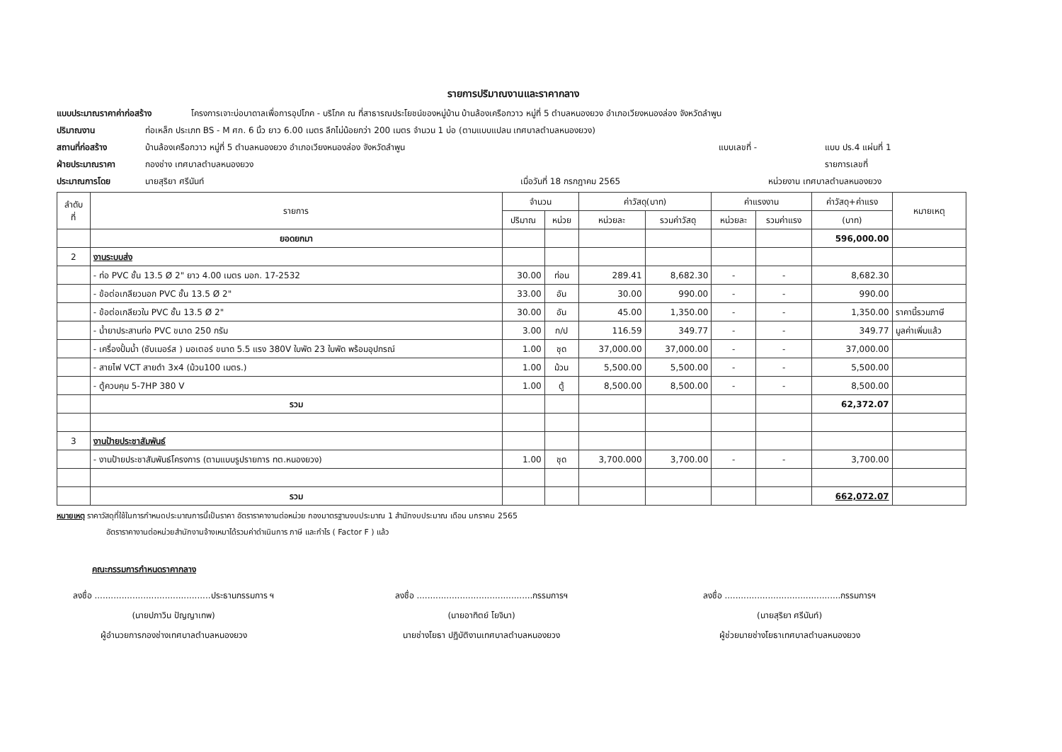รายการปริมาณงานและราคากลาง
แบบประมาณราคาค่าก่อสร้าง โครงการเจาะบ่อบาดาลเพื่อการอุปโภค - บริโภค ณ ที่สาธารณประโยชน์ของหมู่บ้าน บ้านล้องเครือกวาว หมู่ที่ 5 ตำบลหนองยวง อำเภอเวียงหนองล่อง จังหวัดลำพูน
ปริมาณงาน ท่อเหล็ก ประเภท BS - M ศก. 6 นิ้ว ยาว 6.00 เมตร ลึกไม่น้อยกว่า 200 เมตร จำนวน 1 บ่อ (ตามแบบแปลน เทศบาลตำบลหนองยวง)
สถานที่ก่อสร้าง บ้านล้องเครือกวาว หมู่ที่ 5 ตำบลหนองยวง อำเภอเวียงหนองล่อง จังหวัดลำพูน แบบเลขที่ - แบบ ปร.4 แผ่นที่ 1
ฝ่ายประมาณราคา กองช่าง เทศบาลตำบลหนองยวง รายการเลขที่
ประมาณการโดย นายสุริยา ศรีนันท์ เมื่อวันที่ 18 กรกฎาคม 2565 หน่วยงาน เทศบาลตำบลหนองยวง
| ลำดับ ที่ | รายการ | จำนวน | | ค่าวัสดุ(บาท) | | ค่าแรงงาน | | ค่าวัสดุ+ค่าแรง | หมายเหตุ |
| --- | --- | --- | --- | --- | --- | --- | --- | --- | --- |
| | | ปริมาณ | หน่วย | หน่วยละ | รวมค่าวัสดุ | หน่วยละ | รวมค่าแรง | (บาท) | |
| | ยอดยกมา | | | | | | | 596,000.00 | |
| 2 | งานระบบส่ง | | | | | | | | |
| | - ท่อ PVC ชั้น 13.5 Ø 2" ยาว 4.00 เมตร มอก. 17-2532 | 30.00 | ท่อน | 289.41 | 8,682.30 | - | - | 8,682.30 | |
| | - ข้อต่อเกลียวนอก PVC ชั้น 13.5 Ø 2" | 33.00 | อัน | 30.00 | 990.00 | - | - | 990.00 | |
| | - ข้อต่อเกลียวใน PVC ชั้น 13.5 Ø 2" | 30.00 | อัน | 45.00 | 1,350.00 | - | - | 1,350.00 | ราคานี้รวมภาษี |
| | - น้ำยาประสานท่อ PVC ขนาด 250 กรัม | 3.00 | ก/ป | 116.59 | 349.77 | - | - | 349.77 | มูลค่าเพิ่มแล้ว |
| | - เครื่องปั้มน้ำ (ซับเมอร์ส ) มอเตอร์ ขนาด 5.5 แรง 380V ใบพัด 23 ใบพัด พร้อมอุปกรณ์ | 1.00 | ชุด | 37,000.00 | 37,000.00 | - | - | 37,000.00 | |
| | - สายไฟ VCT สายดำ 3x4 (ม้วน100 เมตร.) | 1.00 | ม้วน | 5,500.00 | 5,500.00 | - | - | 5,500.00 | |
| | - ตู้ควบคุม 5-7HP 380 V | 1.00 | ตู้ | 8,500.00 | 8,500.00 | - | - | 8,500.00 | |
| | รวม | | | | | | | 62,372.07 | |
| 3 | งานป้ายประชาสัมพันธ์ | | | | | | | | |
| | - งานป้ายประชาสัมพันธ์โครงการ (ตามแบบรูปรายการ ทต.หนองยวง) | 1.00 | ชุด | 3,700.000 | 3,700.00 | - | - | 3,700.00 | |
| | รวม | | | | | | | 662,072.07 | |
หมายเหตุ ราคาวัสดุที่ใช้ในการกำหนดประมาณการนี้เป็นราคา อัตราราคางานต่อหน่วย กองมาตรฐานงบประมาณ 1 สำนักงบประมาณ เดือน มกราคม 2565
อัตราราคางานต่อหน่วยสำนักงานจ้างเหมาได้รวมค่าดำเนินการ ภาษี และกำไร ( Factor F ) แล้ว
คณะกรรมการกำหนดราคากลาง
ลงชื่อ ...........................................ประธานกรรมการ ฯ
(นายปภาวิน ปัญญาเทพ)
ผู้อำนวยการกองช่างเทศบาลตำบลหนองยวง
ลงชื่อ ...........................................กรรมการฯ
(นายอาทิตย์ โยจินา)
นายช่างโยธา ปฏิบัติงานเทศบาลตำบลหนองยวง
ลงชื่อ ...........................................กรรมการฯ
(นายสุริยา ศรีนันท์)
ผู้ช่วยนายช่างโยธาเทศบาลตำบลหนองยวง